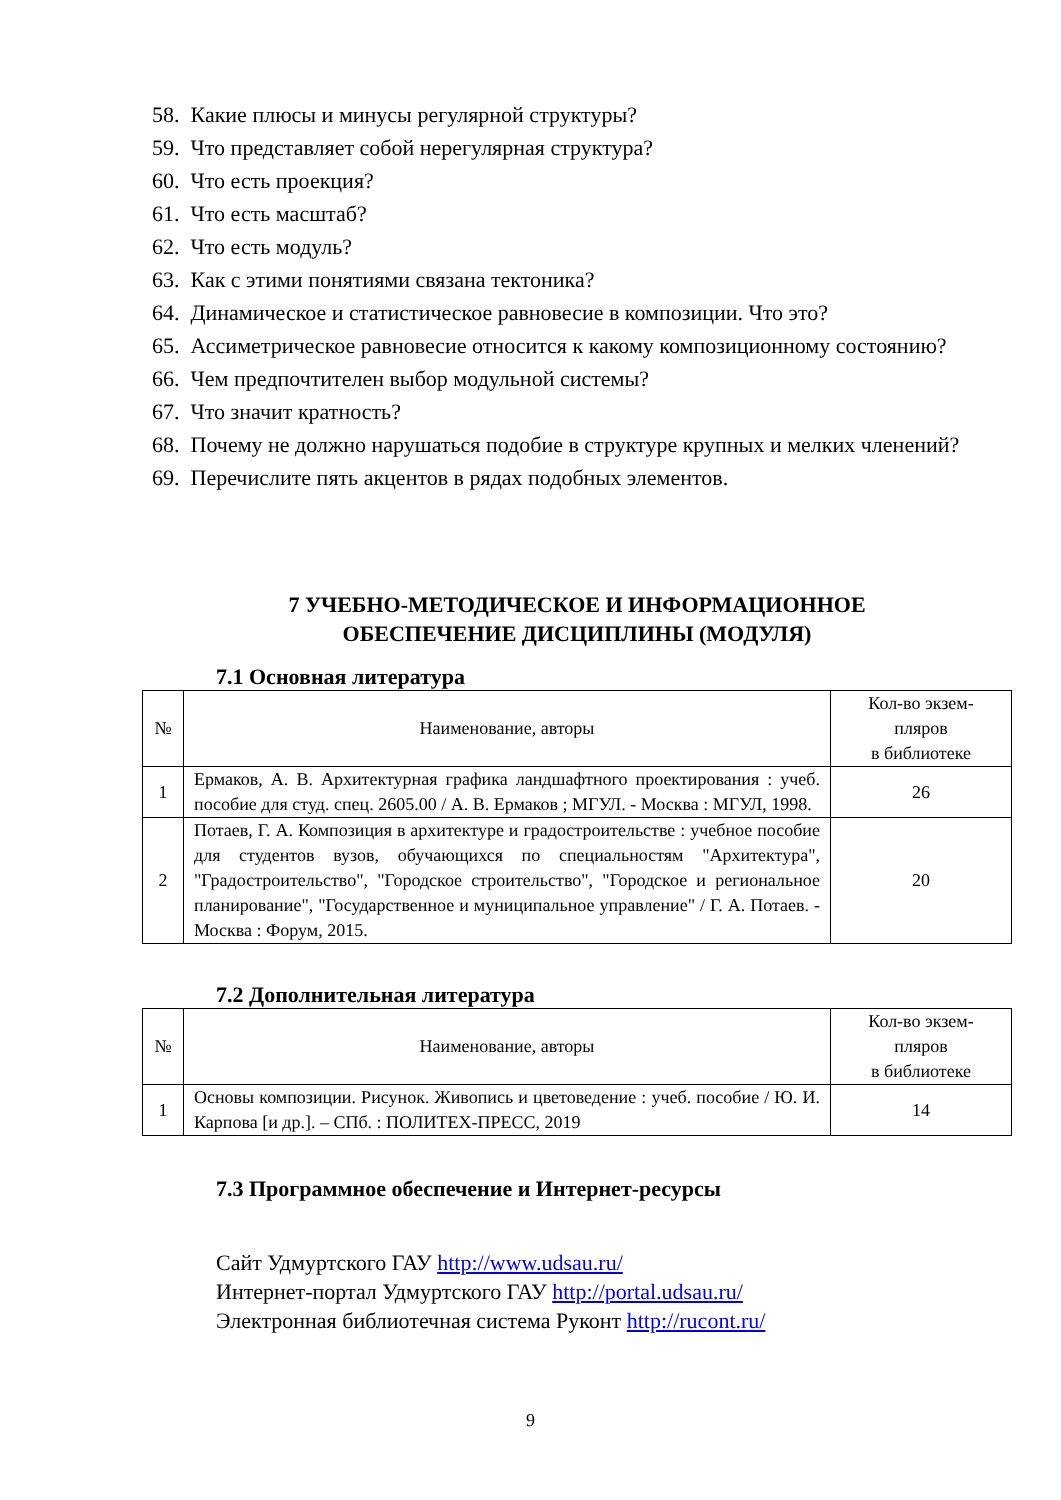58. Какие плюсы и минусы регулярной структуры?
59. Что представляет собой нерегулярная структура?
60. Что есть проекция?
61. Что есть масштаб?
62. Что есть модуль?
63. Как с этими понятиями связана тектоника?
64. Динамическое и статистическое равновесие в композиции. Что это?
65. Ассиметрическое равновесие относится к какому композиционному состоянию?
66. Чем предпочтителен выбор модульной системы?
67. Что значит кратность?
68. Почему не должно нарушаться подобие в структуре крупных и мелких членений?
69. Перечислите пять акцентов в рядах подобных элементов.
7 УЧЕБНО-МЕТОДИЧЕСКОЕ И ИНФОРМАЦИОННОЕ
ОБЕСПЕЧЕНИЕ ДИСЦИПЛИНЫ (МОДУЛЯ)
7.1 Основная литература
| № | Наименование, авторы | Кол-во экзем- пляров в библиотеке |
| 1 | Ермаков, А. В. Архитектурная графика ландшафтного проектирования : учеб. пособие для студ. спец. 2605.00 / А. В. Ермаков ; МГУЛ. - Москва : МГУЛ, 1998. | 26 |
| 2 | Потаев, Г. А. Композиция в архитектуре и градостроительстве : учебное пособие для студентов вузов, обучающихся по специальностям "Архитектура", "Градостроительство", "Городское строительство", "Городское и региональное планирование", "Государственное и муниципальное управление" / Г. А. Потаев. - Москва : Форум, 2015. | 20 |
7.2 Дополнительная литература
| № | Наименование, авторы | Кол-во экзем- пляров в библиотеке |
| 1 | Основы композиции. Рисунок. Живопись и цветоведение : учеб. пособие / Ю. И. Карпова [и др.]. – СПб. : ПОЛИТЕХ-ПРЕСС, 2019 | 14 |
7.3 Программное обеспечение и Интернет-ресурсы
Сайт Удмуртского ГАУ http://www.udsau.ru/
Интернет-портал Удмуртского ГАУ http://portal.udsau.ru/
Электронная библиотечная система Руконт http://rucont.ru/
9